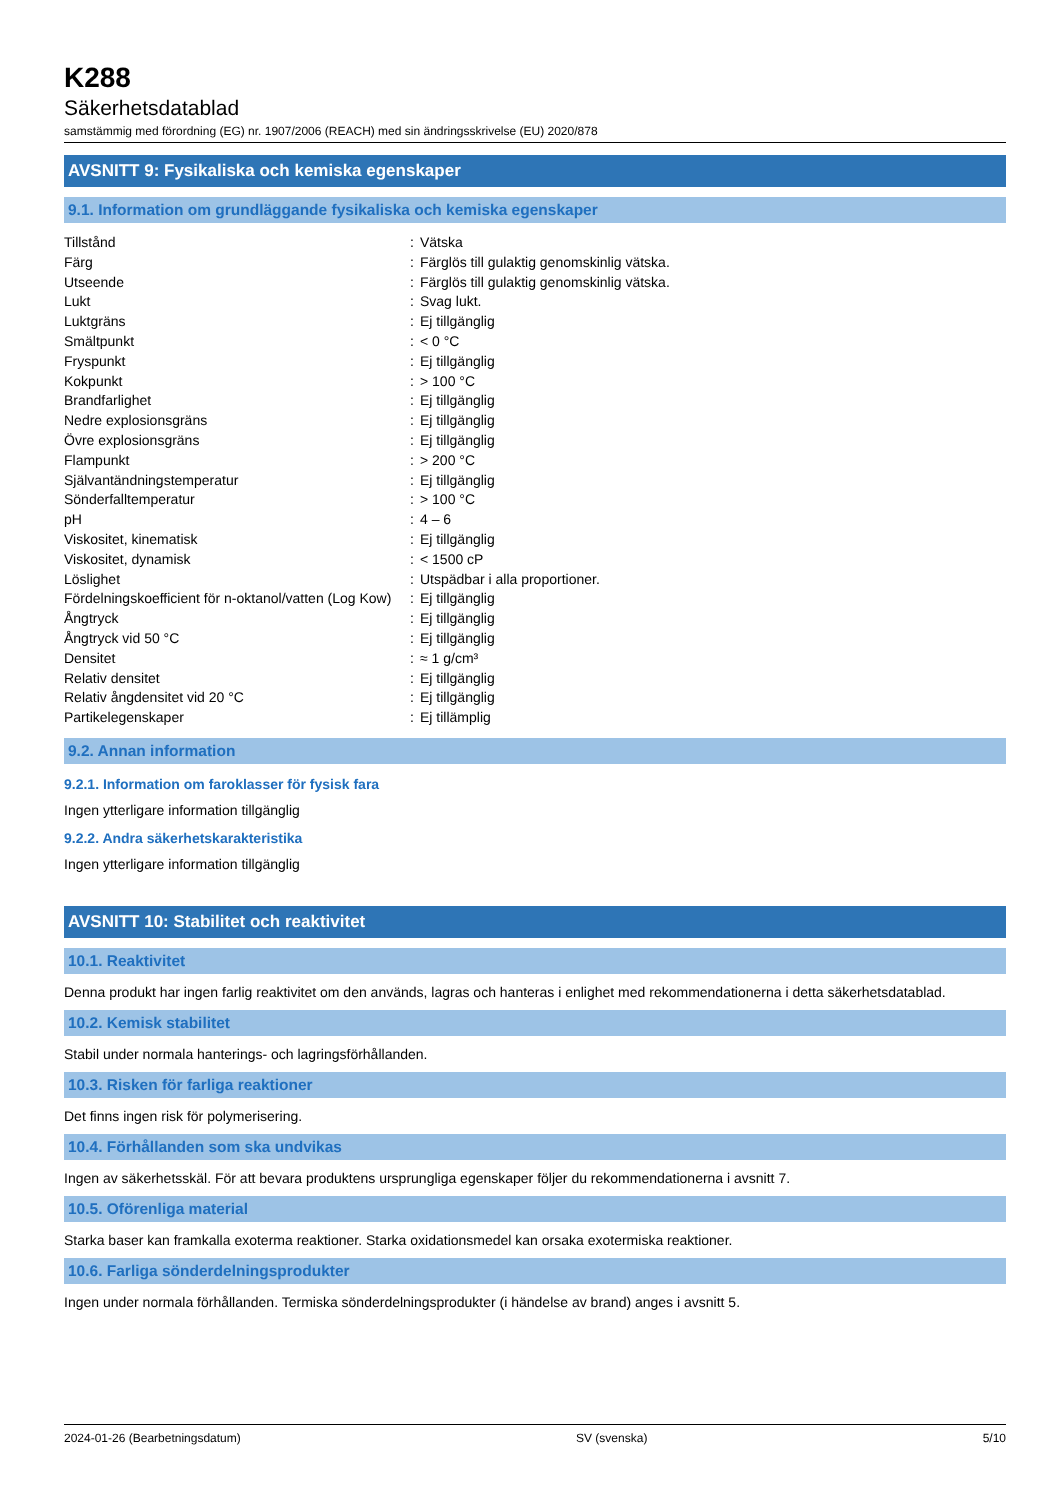K288
Säkerhetsdatablad
samstämmig med förordning (EG) nr. 1907/2006 (REACH) med sin ändringsskrivelse (EU) 2020/878
AVSNITT 9: Fysikaliska och kemiska egenskaper
9.1. Information om grundläggande fysikaliska och kemiska egenskaper
| Tillstånd | : | Vätska |
| Färg | : | Färglös till gulaktig genomskinlig vätska. |
| Utseende | : | Färglös till gulaktig genomskinlig vätska. |
| Lukt | : | Svag lukt. |
| Luktgräns | : | Ej tillgänglig |
| Smältpunkt | : | < 0 °C |
| Fryspunkt | : | Ej tillgänglig |
| Kokpunkt | : | > 100 °C |
| Brandfarlighet | : | Ej tillgänglig |
| Nedre explosionsgräns | : | Ej tillgänglig |
| Övre explosionsgräns | : | Ej tillgänglig |
| Flampunkt | : | > 200 °C |
| Självantändningstemperatur | : | Ej tillgänglig |
| Sönderfalltemperatur | : | > 100 °C |
| pH | : | 4 – 6 |
| Viskositet, kinematisk | : | Ej tillgänglig |
| Viskositet, dynamisk | : | < 1500 cP |
| Löslighet | : | Utspädbar i alla proportioner. |
| Fördelningskoefficient för n-oktanol/vatten (Log Kow) | : | Ej tillgänglig |
| Ångtryck | : | Ej tillgänglig |
| Ångtryck vid 50 °C | : | Ej tillgänglig |
| Densitet | : | ≈ 1 g/cm³ |
| Relativ densitet | : | Ej tillgänglig |
| Relativ ångdensitet vid 20 °C | : | Ej tillgänglig |
| Partikelegenskaper | : | Ej tillämplig |
9.2. Annan information
9.2.1. Information om faroklasser för fysisk fara
Ingen ytterligare information tillgänglig
9.2.2. Andra säkerhetskarakteristika
Ingen ytterligare information tillgänglig
AVSNITT 10: Stabilitet och reaktivitet
10.1. Reaktivitet
Denna produkt har ingen farlig reaktivitet om den används, lagras och hanteras i enlighet med rekommendationerna i detta säkerhetsdatablad.
10.2. Kemisk stabilitet
Stabil under normala hanterings- och lagringsförhållanden.
10.3. Risken för farliga reaktioner
Det finns ingen risk för polymerisering.
10.4. Förhållanden som ska undvikas
Ingen av säkerhetsskäl. För att bevara produktens ursprungliga egenskaper följer du rekommendationerna i avsnitt 7.
10.5. Oförenliga material
Starka baser kan framkalla exoterma reaktioner. Starka oxidationsmedel kan orsaka exotermiska reaktioner.
10.6. Farliga sönderdelningsprodukter
Ingen under normala förhållanden. Termiska sönderdelningsprodukter (i händelse av brand) anges i avsnitt 5.
2024-01-26 (Bearbetningsdatum) SV (svenska) 5/10